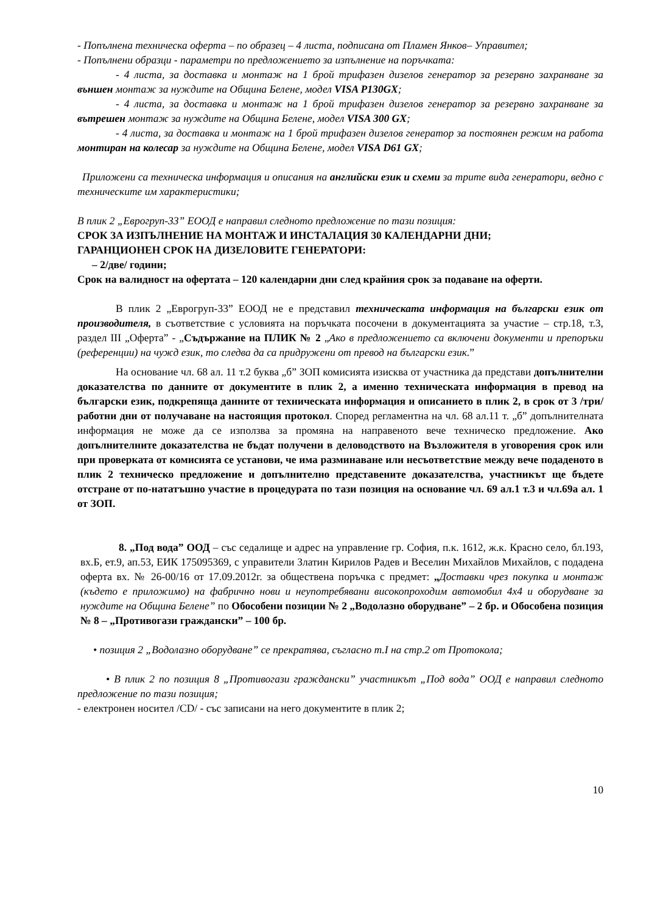- Попълнена техническа оферта – по образец – 4 листа, подписана от Пламен Янков– Управител;
- Попълнени образци - параметри по предложението за изпълнение на поръчката:
- 4 листа, за доставка и монтаж на 1 брой трифазен дизелов генератор за резервно захранване за външен монтаж за нуждите на Община Белене, модел VISA P130GX;
- 4 листа, за доставка и монтаж на 1 брой трифазен дизелов генератор за резервно захранване за вътрешен монтаж за нуждите на Община Белене, модел VISA 300 GX;
- 4 листа, за доставка и монтаж на 1 брой трифазен дизелов генератор за постоянен режим на работа монтиран на колесар за нуждите на Община Белене, модел VISA D61 GX;
Приложени са техническа информация и описания на английски език и схеми за трите вида генератори, ведно с техническите им характеристики;
В плик 2 „Еврогруп-33” ЕООД е направил следното предложение по тази позиция:
СРОК ЗА ИЗПЪЛНЕНИЕ НА МОНТАЖ И ИНСТАЛАЦИЯ 30 КАЛЕНДАРНИ ДНИ;
ГАРАНЦИОНЕН СРОК НА ДИЗЕЛОВИТЕ ГЕНЕРАТОРИ:
– 2/две/ години;
Срок на валидност на офертата – 120 календарни дни след крайния срок за подаване на оферти.
В плик 2 „Еврогруп-33” ЕООД не е представил техническата информация на български език от производителя, в съответствие с условията на поръчката посочени в документацията за участие – стр.18, т.3, раздел III „Оферта” - „Съдържание на ПЛИК № 2 „Ако в предложението са включени документи и препоръки (референции) на чужд език, то следва да са придружени от превод на български език.”
На основание чл. 68 ал. 11 т.2 буква „б” ЗОП комисията изисква от участника да представи допълнителни доказателства по данните от документите в плик 2, а именно техническата информация в превод на български език, подкрепяща данните от техническата информация и описанието в плик 2, в срок от 3 /три/ работни дни от получаване на настоящия протокол. Според регламентна на чл. 68 ал.11 т. „б” допълнителната информация не може да се използва за промяна на направеното вече техническо предложение. Ако допълнителните доказателства не бъдат получени в деловодството на Възложителя в уговорения срок или при проверката от комисията се установи, че има разминаване или несъответствие между вече подаденото в плик 2 техническо предложение и допълнително представените доказателства, участникът ще бъдете отстране от по-нататъшно участие в процедурата по тази позиция на основание чл. 69 ал.1 т.3 и чл.69а ал. 1 от ЗОП.
8. „Под вода” ООД – със седалище и адрес на управление гр. София, п.к. 1612, ж.к. Красно село, бл.193, вх.Б, ет.9, ап.53, ЕИК 175095369, с управители Златин Кирилов Радев и Веселин Михайлов Михайлов, с подадена оферта вх. № 26-00/16 от 17.09.2012г. за обществена поръчка с предмет: „Доставки чрез покупка и монтаж (където е приложимо) на фабрично нови и неупотребявани високопроходим автомобил 4х4 и оборудване за нуждите на Община Белене” по Обособени позиции № 2 „Водолазно оборудване” – 2 бр. и Обособена позиция № 8 – „Противогази граждански” – 100 бр.
• позиция 2 „Водолазно оборудване” се прекратява, съгласно т.I на стр.2 от Протокола;
• В плик 2 по позиция 8 „Противогази граждански” участникът „Под вода” ООД е направил следното предложение по тази позиция;
- електронен носител /CD/ - със записани на него документите в плик 2;
10